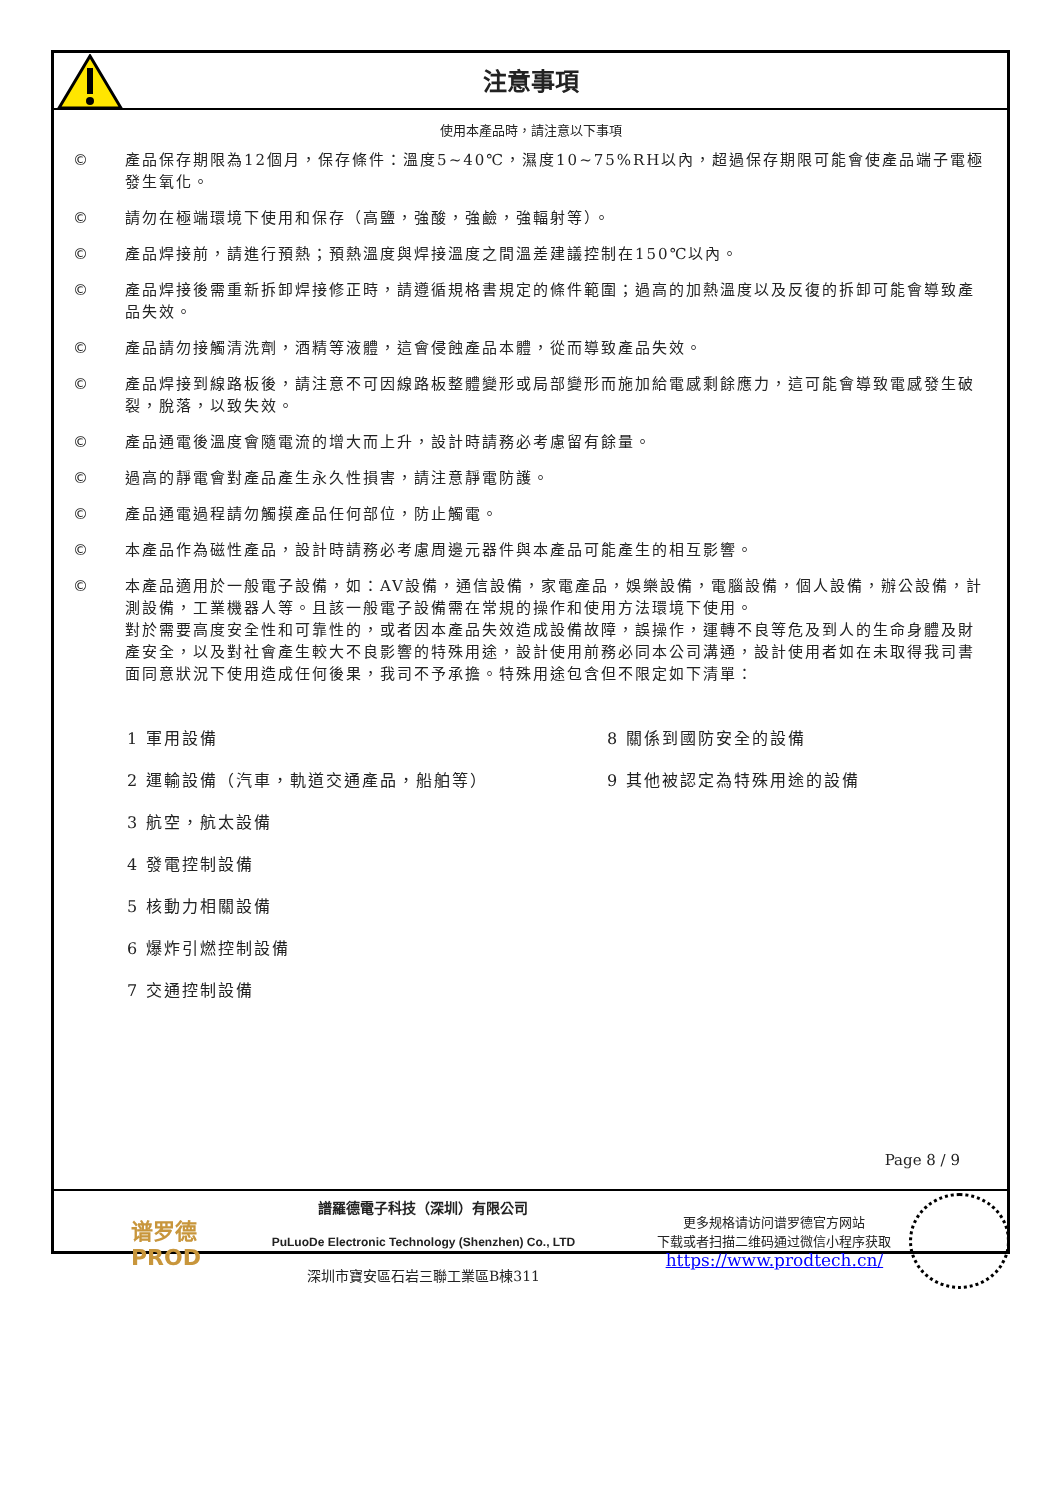注意事項
使用本產品時，請注意以下事項
© 產品保存期限為12個月，保存條件：溫度5~40℃，濕度10~75%RH以內，超過保存期限可能會使產品端子電極發生氧化。
© 請勿在極端環境下使用和保存（高鹽，強酸，強鹼，強輻射等）。
© 產品焊接前，請進行預熱；預熱溫度與焊接溫度之間溫差建議控制在150℃以內。
© 產品焊接後需重新拆卸焊接修正時，請遵循規格書規定的條件範圍；過高的加熱溫度以及反復的拆卸可能會導致產品失效。
© 產品請勿接觸清洗劑，酒精等液體，這會侵蝕產品本體，從而導致產品失效。
© 產品焊接到線路板後，請注意不可因線路板整體變形或局部變形而施加給電感剩餘應力，這可能會導致電感發生破裂，脫落，以致失效。
© 產品通電後溫度會隨電流的增大而上升，設計時請務必考慮留有餘量。
© 過高的靜電會對產品產生永久性損害，請注意靜電防護。
© 產品通電過程請勿觸摸產品任何部位，防止觸電。
© 本產品作為磁性產品，設計時請務必考慮周邊元器件與本產品可能產生的相互影響。
© 本產品適用於一般電子設備，如：AV設備，通信設備，家電產品，娛樂設備，電腦設備，個人設備，辦公設備，計測設備，工業機器人等。且該一般電子設備需在常規的操作和使用方法環境下使用。
對於需要高度安全性和可靠性的，或者因本產品失效造成設備故障，誤操作，運轉不良等危及到人的生命身體及財產安全，以及對社會產生較大不良影響的特殊用途，設計使用前務必同本公司溝通，設計使用者如在未取得我司書面同意狀況下使用造成任何後果，我司不予承擔。特殊用途包含但不限定如下清單：
1 軍用設備
8 關係到國防安全的設備
2 運輸設備（汽車，軌道交通產品，船舶等）
9 其他被認定為特殊用途的設備
3 航空，航太設備
4 發電控制設備
5 核動力相關設備
6 爆炸引燃控制設備
7 交通控制設備
Page 8 / 9
谱罗德
PROD
譜羅德電子科技（深圳）有限公司
PuLuoDe Electronic Technology (Shenzhen) Co., LTD
深圳市寶安區石岩三聯工業區B棟311
更多规格请访问谱罗德官方网站
下载或者扫描二维码通过微信小程序获取
https://www.prodtech.cn/